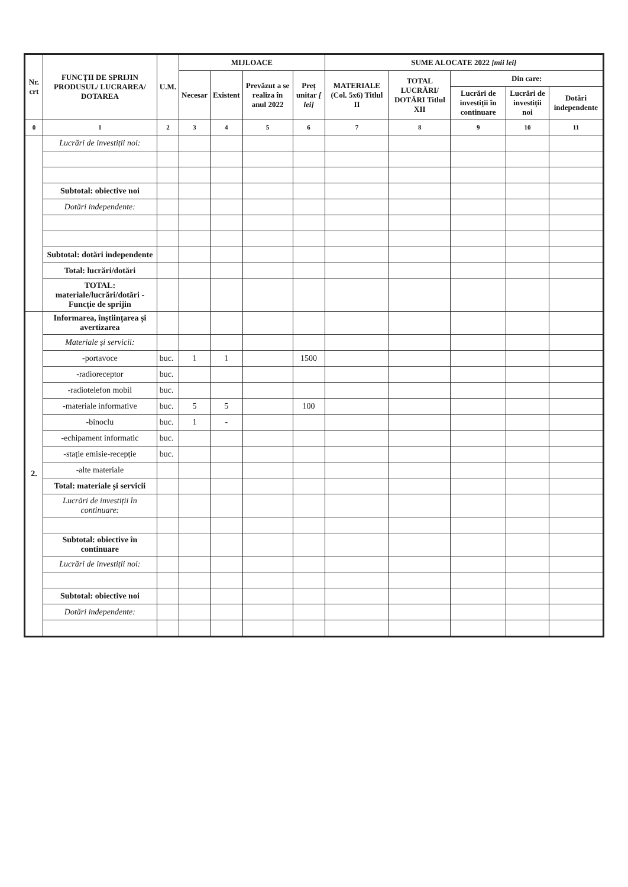| Nr. crt | FUNCȚII DE SPRIJIN PRODUSUL/ LUCRAREA/ DOTAREA | U.M. | MIJLOACE | | | | SUME ALOCATE 2022 [mii lei] | | | | |
| --- | --- | --- | --- | --- | --- | --- | --- | --- | --- | --- | --- |
| | | | Necesar | Existent | Prevăzut a se realiza în anul 2022 | Preț unitar [ lei] | MATERIALE (Col. 5x6) Titlul II | TOTAL LUCRĂRI/ DOTĂRI Titlul XII | Din care: | | |
| | | | | | | | | | Lucrări de investiții în continuare | Lucrări de investiții noi | Dotări independente |
| 0 | 1 | 2 | 3 | 4 | 5 | 6 | 7 | 8 | 9 | 10 | 11 |
| | Lucrări de investiții noi: | | | | | | | | | | |
| | Subtotal: obiective noi | | | | | | | | | | |
| | Dotări independente: | | | | | | | | | | |
| | Subtotal: dotări independente | | | | | | | | | | |
| | Total: lucrări/dotări | | | | | | | | | | |
| | TOTAL: materiale/lucrări/dotări - Funcție de sprijin | | | | | | | | | | |
| 2. | Informarea, înștiințarea și avertizarea | | | | | | | | | | |
| | Materiale și servicii: | | | | | | | | | | |
| | -portavoce | buc. | 1 | 1 | | 1500 | | | | | |
| | -radioreceptor | buc. | | | | | | | | | |
| | -radiotelefon mobil | buc. | | | | | | | | | |
| | -materiale informative | buc. | 5 | 5 | | 100 | | | | | |
| | -binoclu | buc. | 1 | - | | | | | | | |
| | -echipament informatic | buc. | | | | | | | | | |
| | -stație emisie-recepție | buc. | | | | | | | | | |
| | -alte materiale | | | | | | | | | | |
| | Total: materiale și servicii | | | | | | | | | | |
| | Lucrări de investiții în continuare: | | | | | | | | | | |
| | Subtotal: obiective în continuare | | | | | | | | | | |
| | Lucrări de investiții noi: | | | | | | | | | | |
| | Subtotal: obiective noi | | | | | | | | | | |
| | Dotări independente: | | | | | | | | | | |